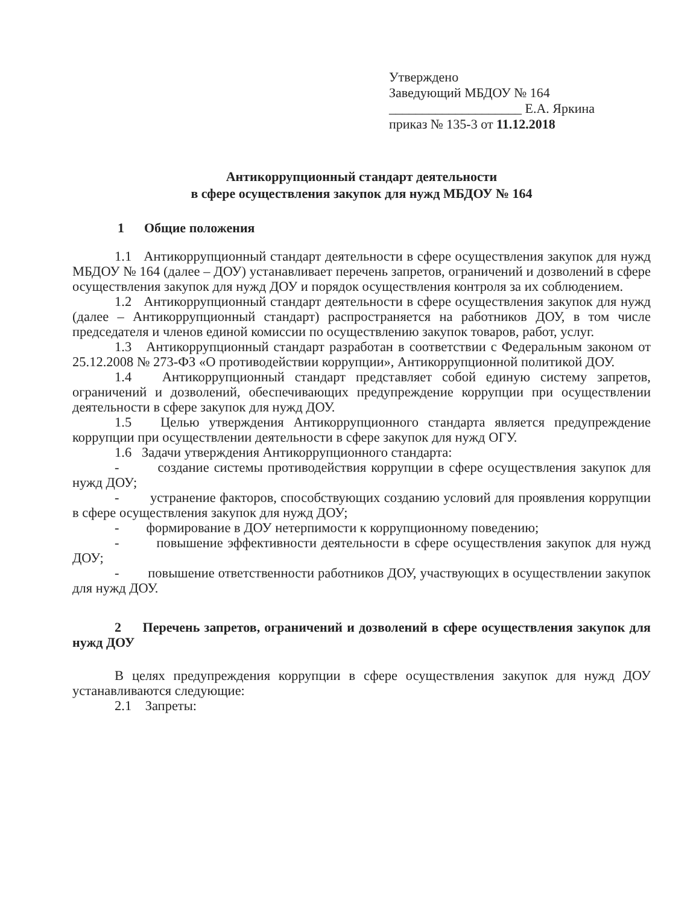Утверждено
Заведующий МБДОУ № 164
____________________ Е.А. Яркина
приказ № 135-3 от 11.12.2018
Антикоррупционный стандарт деятельности
в сфере осуществления закупок для нужд МБДОУ № 164
1 Общие положения
1.1 Антикоррупционный стандарт деятельности в сфере осуществления закупок для нужд МБДОУ № 164 (далее – ДОУ) устанавливает перечень запретов, ограничений и дозволений в сфере осуществления закупок для нужд ДОУ и порядок осуществления контроля за их соблюдением.
1.2 Антикоррупционный стандарт деятельности в сфере осуществления закупок для нужд (далее – Антикоррупционный стандарт) распространяется на работников ДОУ, в том числе председателя и членов единой комиссии по осуществлению закупок товаров, работ, услуг.
1.3 Антикоррупционный стандарт разработан в соответствии с Федеральным законом от 25.12.2008 № 273-ФЗ «О противодействии коррупции», Антикоррупционной политикой ДОУ.
1.4 Антикоррупционный стандарт представляет собой единую систему запретов, ограничений и дозволений, обеспечивающих предупреждение коррупции при осуществлении деятельности в сфере закупок для нужд ДОУ.
1.5 Целью утверждения Антикоррупционного стандарта является предупреждение коррупции при осуществлении деятельности в сфере закупок для нужд ОГУ.
1.6 Задачи утверждения Антикоррупционного стандарта:
- создание системы противодействия коррупции в сфере осуществления закупок для нужд ДОУ;
- устранение факторов, способствующих созданию условий для проявления коррупции в сфере осуществления закупок для нужд ДОУ;
- формирование в ДОУ нетерпимости к коррупционному поведению;
- повышение эффективности деятельности в сфере осуществления закупок для нужд ДОУ;
- повышение ответственности работников ДОУ, участвующих в осуществлении закупок для нужд ДОУ.
2 Перечень запретов, ограничений и дозволений в сфере осуществления закупок для нужд ДОУ
В целях предупреждения коррупции в сфере осуществления закупок для нужд ДОУ устанавливаются следующие:
2.1 Запреты: